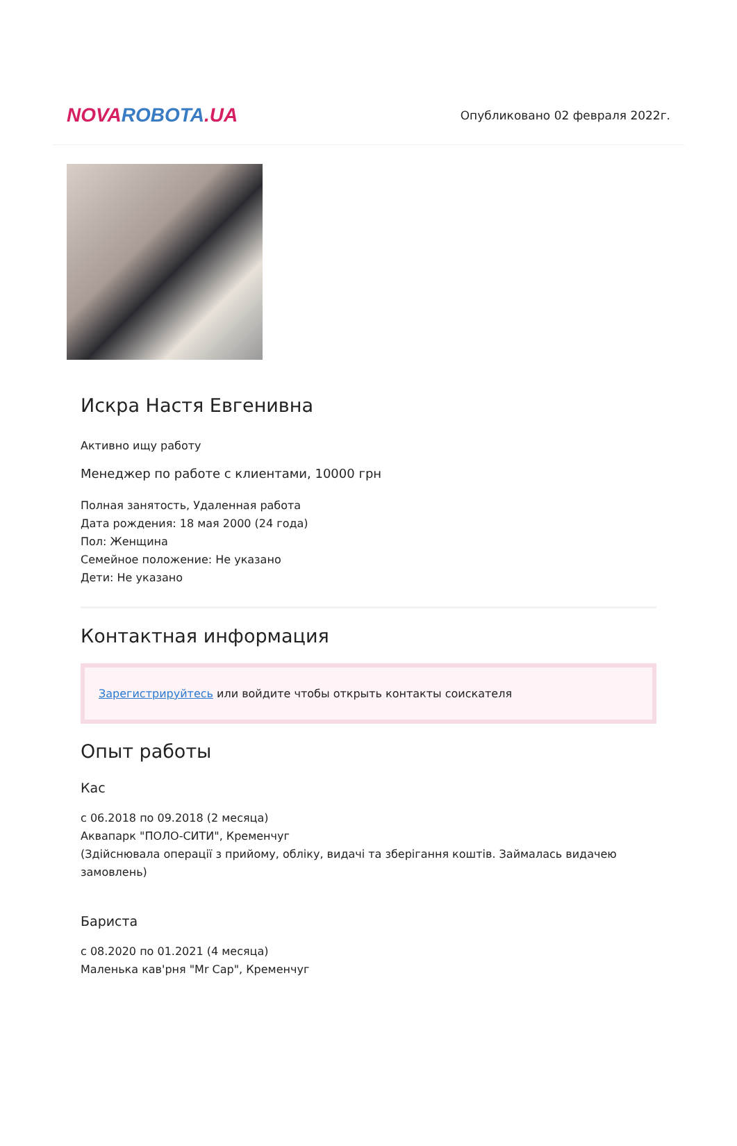NOVA ROBOTA.UA
Опубликовано 02 февраля 2022г.
Искра Настя Евгенивна
Активно ищу работу
Менеджер по работе с клиентами, 10000 грн
Полная занятость, Удаленная работа
Дата рождения: 18 мая 2000 (24 года)
Пол: Женщина
Семейное положение: Не указано
Дети: Не указано
Контактная информация
Зарегистрируйтесь или войдите чтобы открыть контакты соискателя
Опыт работы
Кас
с 06.2018 по 09.2018 (2 месяца)
Аквапарк "ПОЛО-СИТИ", Кременчуг
(Здійснювала операції з прийому, обліку, видачі та зберігання коштів. Займалась видачею замовлень)
Бариста
с 08.2020 по 01.2021 (4 месяца)
Маленька кав'рня "Mr Cap", Кременчуг